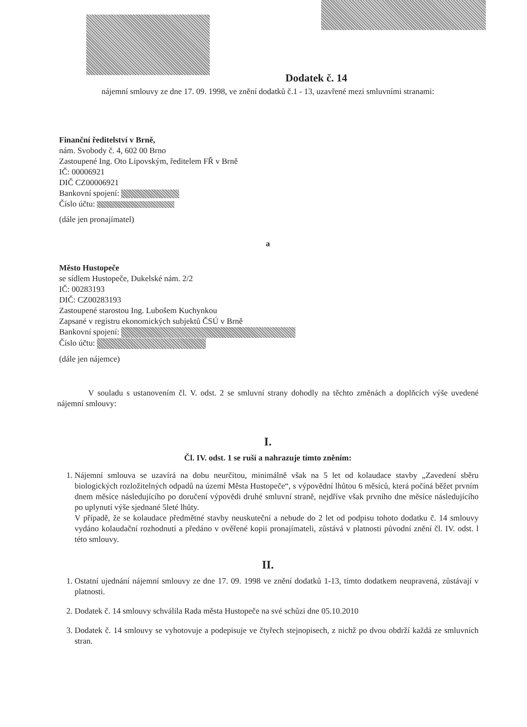Dodatek č. 14
nájemní smlouvy ze dne 17. 09. 1998, ve znění dodatků č.1 - 13, uzavřené mezi smluvními stranami:
Finanční ředitelství v Brně,
nám. Svobody č. 4, 602 00 Brno
Zastoupené Ing. Oto Lipovským, ředitelem FŘ v Brně
IČ: 00006921
DIČ CZ00006921
Bankovní spojení:
Číslo účtu:
(dále jen pronajímatel)
a
Město Hustopeče
se sídlem Hustopeče, Dukelské nám. 2/2
IČ: 00283193
DIČ: CZ00283193
Zastoupené starostou Ing. Lubošem Kuchynkou
Zapsané v registru ekonomických subjektů ČSÚ v Brně
Bankovní spojení:
Číslo účtu:
(dále jen nájemce)
V souladu s ustanovením čl. V. odst. 2 se smluvní strany dohodly na těchto změnách a doplňcích výše uvedené nájemní smlouvy:
I.
Čl. IV. odst. 1 se ruší a nahrazuje tímto zněním:
1. Nájemní smlouva se uzavírá na dobu neurčitou, minimálně však na 5 let od kolaudace stavby „Zavedení sběru biologických rozložitelných odpadů na území Města Hustopeče“, s výpovědní lhůtou 6 měsíců, která počíná běžet prvním dnem měsíce následujícího po doručení výpovědi druhé smluvní straně, nejdříve však prvního dne měsíce následujícího po uplynutí výše sjednané 5leté lhůty.
V případě, že se kolaudace předmětné stavby neuskuteční a nebude do 2 let od podpisu tohoto dodatku č. 14 smlouvy vydáno kolaudační rozhodnutí a předáno v ověřené kopii pronajímateli, zůstává v platnosti původní znění čl. IV. odst. l této smlouvy.
II.
1. Ostatní ujednání nájemní smlouvy ze dne 17. 09. 1998 ve znění dodatků 1-13, tímto dodatkem neupravená, zůstávají v platnosti.
2. Dodatek č. 14 smlouvy schválila Rada města Hustopeče na své schůzi dne 05.10.2010
3. Dodatek č. 14 smlouvy se vyhotovuje a podepisuje ve čtyřech stejnopisech, z nichž po dvou obdrží každá ze smluvních stran.